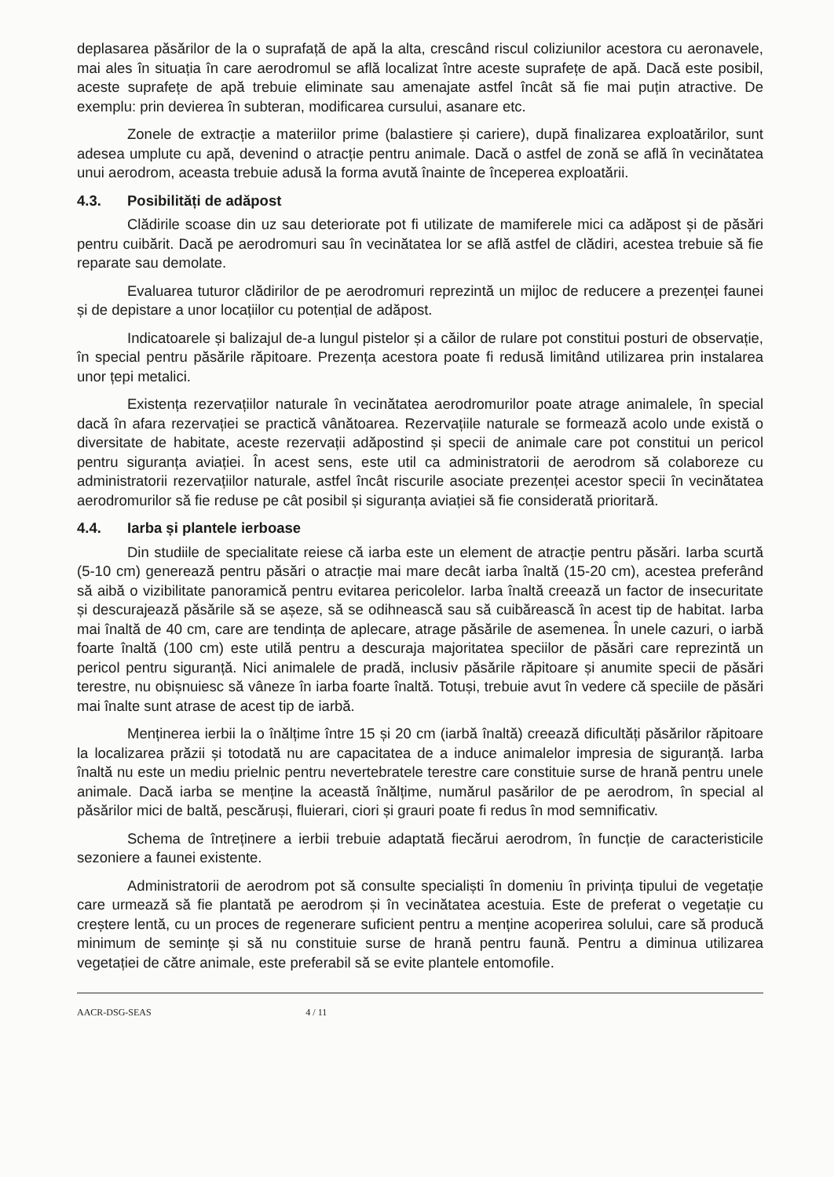deplasarea păsărilor de la o suprafață de apă la alta, crescând riscul coliziunilor acestora cu aeronavele, mai ales în situația în care aerodromul se află localizat între aceste suprafețe de apă. Dacă este posibil, aceste suprafețe de apă trebuie eliminate sau amenajate astfel încât să fie mai puțin atractive. De exemplu: prin devierea în subteran, modificarea cursului, asanare etc.
Zonele de extracție a materiilor prime (balastiere și cariere), după finalizarea exploatărilor, sunt adesea umplute cu apă, devenind o atracție pentru animale. Dacă o astfel de zonă se află în vecinătatea unui aerodrom, aceasta trebuie adusă la forma avută înainte de începerea exploatării.
4.3. Posibilități de adăpost
Clădirile scoase din uz sau deteriorate pot fi utilizate de mamiferele mici ca adăpost și de păsări pentru cuibărit. Dacă pe aerodromuri sau în vecinătatea lor se află astfel de clădiri, acestea trebuie să fie reparate sau demolate.
Evaluarea tuturor clădirilor de pe aerodromuri reprezintă un mijloc de reducere a prezenței faunei și de depistare a unor locațiilor cu potențial de adăpost.
Indicatoarele și balizajul de-a lungul pistelor și a căilor de rulare pot constitui posturi de observație, în special pentru păsările răpitoare. Prezența acestora poate fi redusă limitând utilizarea prin instalarea unor țepi metalici.
Existența rezervațiilor naturale în vecinătatea aerodromurilor poate atrage animalele, în special dacă în afara rezervației se practică vânătoarea. Rezervațiile naturale se formează acolo unde există o diversitate de habitate, aceste rezervații adăpostind și specii de animale care pot constitui un pericol pentru siguranța aviației. În acest sens, este util ca administratorii de aerodrom să colaboreze cu administratorii rezervațiilor naturale, astfel încât riscurile asociate prezenței acestor specii în vecinătatea aerodromurilor să fie reduse pe cât posibil și siguranța aviației să fie considerată prioritară.
4.4. Iarba și plantele ierboase
Din studiile de specialitate reiese că iarba este un element de atracție pentru păsări. Iarba scurtă (5-10 cm) generează pentru păsări o atracție mai mare decât iarba înaltă (15-20 cm), acestea preferând să aibă o vizibilitate panoramică pentru evitarea pericolelor. Iarba înaltă creează un factor de insecuritate și descurajează păsările să se așeze, să se odihnească sau să cuibărească în acest tip de habitat. Iarba mai înaltă de 40 cm, care are tendința de aplecare, atrage păsările de asemenea. În unele cazuri, o iarbă foarte înaltă (100 cm) este utilă pentru a descuraja majoritatea speciilor de păsări care reprezintă un pericol pentru siguranță. Nici animalele de pradă, inclusiv păsările răpitoare și anumite specii de păsări terestre, nu obișnuiesc să vâneze în iarba foarte înaltă. Totuși, trebuie avut în vedere că speciile de păsări mai înalte sunt atrase de acest tip de iarbă.
Menținerea ierbii la o înălțime între 15 și 20 cm (iarbă înaltă) creează dificultăți păsărilor răpitoare la localizarea prăzii și totodată nu are capacitatea de a induce animalelor impresia de siguranță. Iarba înaltă nu este un mediu prielnic pentru nevertebratele terestre care constituie surse de hrană pentru unele animale. Dacă iarba se menține la această înălțime, numărul pasărilor de pe aerodrom, în special al păsărilor mici de baltă, pescăruși, fluierari, ciori și grauri poate fi redus în mod semnificativ.
Schema de întreținere a ierbii trebuie adaptată fiecărui aerodrom, în funcție de caracteristicile sezoniere a faunei existente.
Administratorii de aerodrom pot să consulte specialiști în domeniu în privința tipului de vegetație care urmează să fie plantată pe aerodrom și în vecinătatea acestuia. Este de preferat o vegetație cu creștere lentă, cu un proces de regenerare suficient pentru a menține acoperirea solului, care să producă minimum de semințe și să nu constituie surse de hrană pentru faună. Pentru a diminua utilizarea vegetației de către animale, este preferabil să se evite plantele entomofile.
AACR-DSG-SEAS 4 / 11